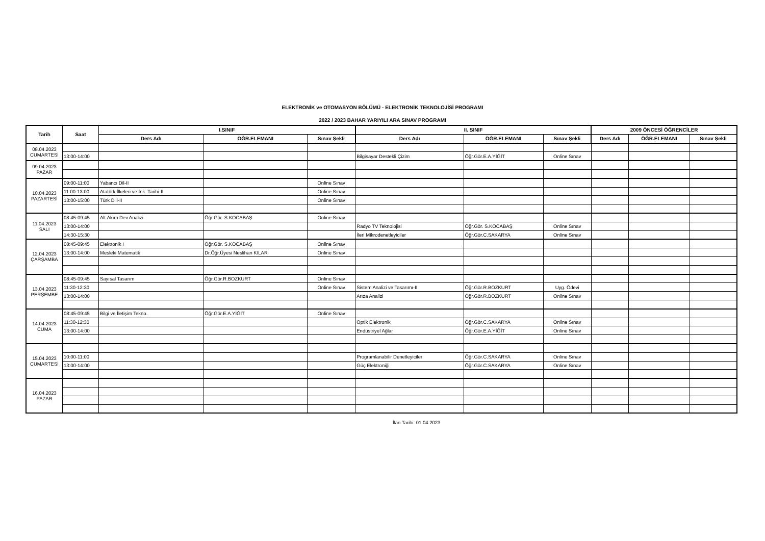ELEKTRONİK ve OTOMASYON BÖLÜMÜ - ELEKTRONİK TEKNOLOJİSİ PROGRAMI
2022 / 2023 BAHAR YARIYILI ARA SINAV PROGRAMI
| Tarih | Saat | I.SINIF | | | II. SINIF | | | 2009 ÖNCESİ ÖĞRENCİLER | | |
| --- | --- | --- | --- | --- | --- | --- | --- | --- | --- | --- |
| | | Ders Adı | ÖĞR.ELEMANI | Sınav Şekli | Ders Adı | ÖĞR.ELEMANI | Sınav Şekli | Ders Adı | ÖĞR.ELEMANI | Sınav Şekli |
| 08.04.2023 CUMARTESİ | | | | | | | | | | |
| | 13:00-14:00 | | | | Bilgisayar Destekli Çizim | Öğr.Gör.E.A.YİĞİT | Online Sınav | | | |
| 09.04.2023 PAZAR | | | | | | | | | | |
| 10.04.2023 PAZARTESİ | 09:00-11:00 | Yabancı Dil-II | | Online Sınav | | | | | | |
| | 11:00-13:00 | Atatürk İlkeleri ve İnk. Tarihi-II | | Online Sınav | | | | | | |
| | 13:00-15:00 | Türk Dili-II | | Online Sınav | | | | | | |
| 11.04.2023 SALI | 08:45-09:45 | Alt.Akım Dev.Analizi | Öğr.Gör. S.KOCABAŞ | Online Sınav | | | | | | |
| | 13:00-14:00 | | | | Radyo TV Teknolojisi | Öğr.Gör. S.KOCABAŞ | Online Sınav | | | |
| | 14:30-15:30 | | | | İleri Mikrodenetleyiciler | Öğr.Gör.C.SAKARYA | Online Sınav | | | |
| 12.04.2023 ÇARŞAMBA | 08:45-09:45 | Elektronik I | Öğr.Gör. S.KOCABAŞ | Online Sınav | | | | | | |
| | 13:00-14:00 | Mesleki Matematik | Dr.Öğr.Üyesi Neslihan KILAR | Online Sınav | | | | | | |
| 13.04.2023 PERŞEMBE | 08:45-09:45 | Sayısal Tasarım | Öğr.Gör.R.BOZKURT | Online Sınav | | | | | | |
| | 11:30-12:30 | | | Online Sınav | Sistem Analizi ve Tasarımı-II | Öğr.Gör.R.BOZKURT | Uyg. Ödevi | | | |
| | 13:00-14:00 | | | | Arıza Analizi | Öğr.Gör.R.BOZKURT | Online Sınav | | | |
| 14.04.2023 CUMA | 08:45-09:45 | Bilgi ve İletişim Tekno. | Öğr.Gör.E.A.YİĞİT | Online Sınav | | | | | | |
| | 11:30-12:30 | | | | Optik Elektronik | Öğr.Gör.C.SAKARYA | Online Sınav | | | |
| | 13:00-14:00 | | | | Endüstriyel Ağlar | Öğr.Gör.E.A.YİĞİT | Online Sınav | | | |
| 15.04.2023 CUMARTESİ | | | | | | | | | | |
| | 10:00-11:00 | | | | Programlanabilir Denetleyiciler | Öğr.Gör.C.SAKARYA | Online Sınav | | | |
| | 13:00-14:00 | | | | Güç Elektroniği | Öğr.Gör.C.SAKARYA | Online Sınav | | | |
| 16.04.2023 PAZAR | | | | | | | | | | |
İlan Tarihi: 01.04.2023